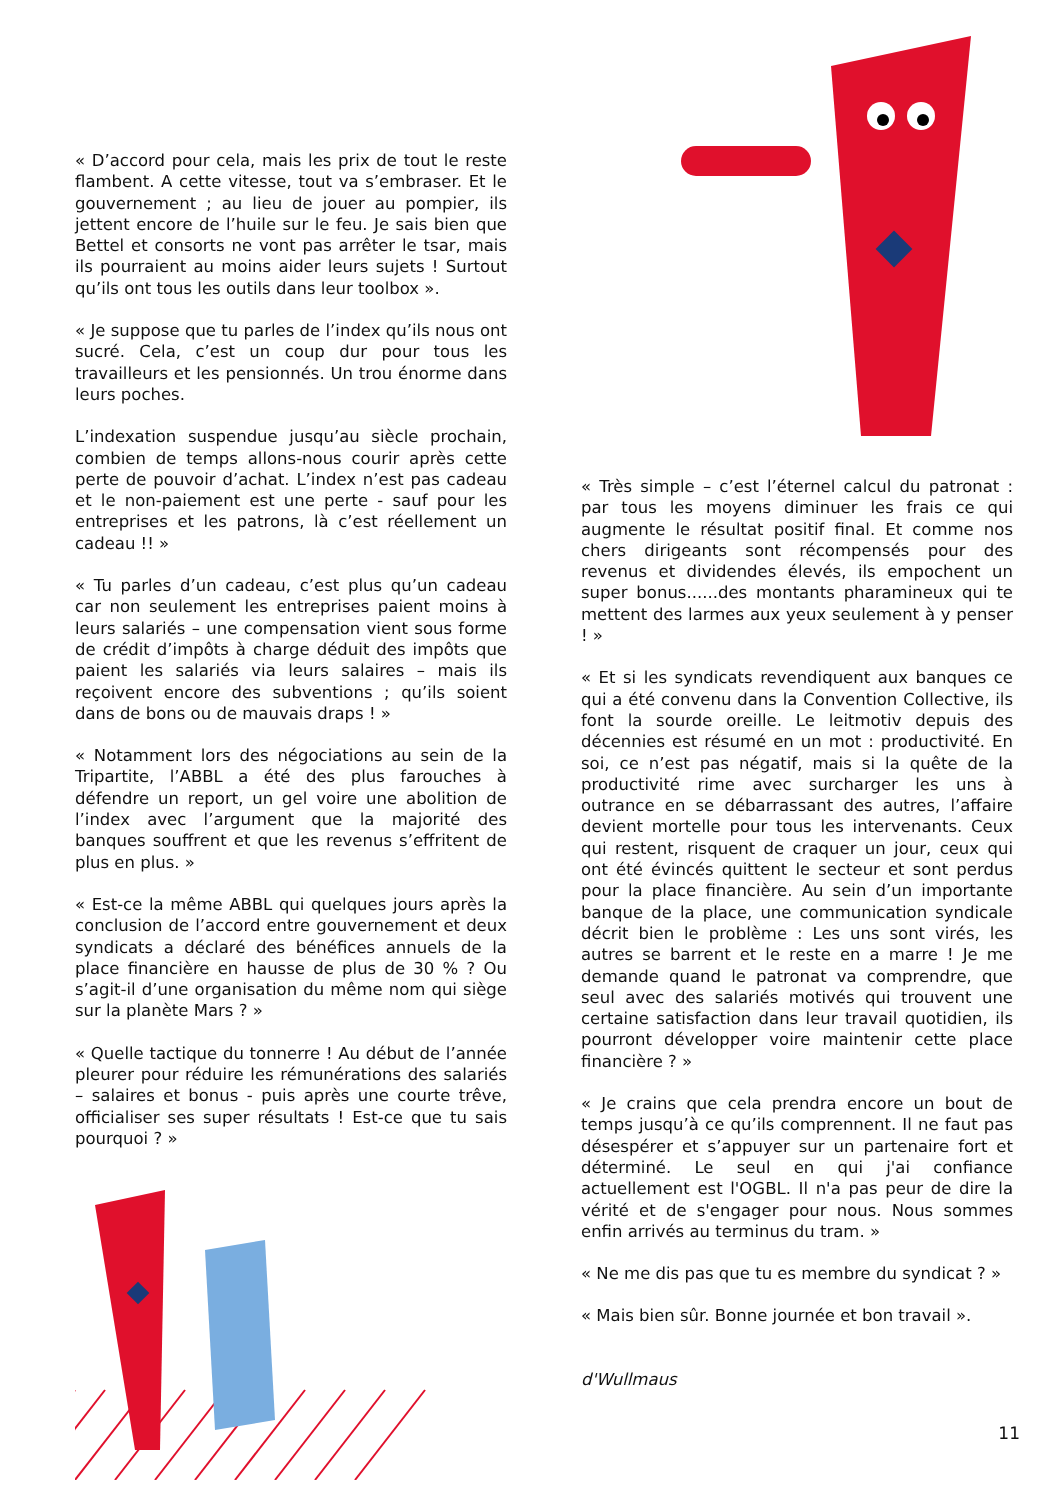« D’accord pour cela, mais les prix de tout le reste flambent. A cette vitesse, tout va s’embraser. Et le gouvernement ; au lieu de jouer au pompier, ils jettent encore de l’huile sur le feu. Je sais bien que Bettel et consorts ne vont pas arrêter le tsar, mais ils pourraient au moins aider leurs sujets ! Surtout qu’ils ont tous les outils dans leur toolbox ».
« Je suppose que tu parles de l’index qu’ils nous ont sucré. Cela, c’est un coup dur pour tous les travailleurs et les pensionnés. Un trou énorme dans leurs poches.
L’indexation suspendue jusqu’au siècle prochain, combien de temps allons-nous courir après cette perte de pouvoir d’achat. L’index n’est pas cadeau et le non-paiement est une perte - sauf pour les entreprises et les patrons, là c’est réellement un cadeau !! »
« Tu parles d’un cadeau, c’est plus qu’un cadeau car non seulement les entreprises paient moins à leurs salariés – une compensation vient sous forme de crédit d’impôts à charge déduit des impôts que paient les salariés via leurs salaires – mais ils reçoivent encore des subventions ; qu’ils soient dans de bons ou de mauvais draps ! »
« Notamment lors des négociations au sein de la Tripartite, l’ABBL a été des plus farouches à défendre un report, un gel voire une abolition de l’index avec l’argument que la majorité des banques souffrent et que les revenus s’effritent de plus en plus. »
« Est-ce la même ABBL qui quelques jours après la conclusion de l’accord entre gouvernement et deux syndicats a déclaré des bénéfices annuels de la place financière en hausse de plus de 30 % ? Ou s’agit-il d’une organisation du même nom qui siège sur la planète Mars ? »
« Quelle tactique du tonnerre ! Au début de l’année pleurer pour réduire les rémunérations des salariés – salaires et bonus - puis après une courte trêve, officialiser ses super résultats ! Est-ce que tu sais pourquoi ? »
« Très simple – c’est l’éternel calcul du patronat : par tous les moyens diminuer les frais ce qui augmente le résultat positif final. Et comme nos chers dirigeants sont récompensés pour des revenus et dividendes élevés, ils empochent un super bonus......des montants pharamineux qui te mettent des larmes aux yeux seulement à y penser ! »
« Et si les syndicats revendiquent aux banques ce qui a été convenu dans la Convention Collective, ils font la sourde oreille. Le leitmotiv depuis des décennies est résumé en un mot : productivité. En soi, ce n’est pas négatif, mais si la quête de la productivité rime avec surcharger les uns à outrance en se débarrassant des autres, l’affaire devient mortelle pour tous les intervenants. Ceux qui restent, risquent de craquer un jour, ceux qui ont été évincés quittent le secteur et sont perdus pour la place financière. Au sein d’un importante banque de la place, une communication syndicale décrit bien le problème : Les uns sont virés, les autres se barrent et le reste en a marre ! Je me demande quand le patronat va comprendre, que seul avec des salariés motivés qui trouvent une certaine satisfaction dans leur travail quotidien, ils pourront développer voire maintenir cette place financière ? »
« Je crains que cela prendra encore un bout de temps jusqu’à ce qu’ils comprennent. Il ne faut pas désespérer et s’appuyer sur un partenaire fort et déterminé. Le seul en qui j'ai confiance actuellement est l'OGBL. Il n'a pas peur de dire la vérité et de s'engager pour nous. Nous sommes enfin arrivés au terminus du tram. »
« Ne me dis pas que tu es membre du syndicat ? »
« Mais bien sûr. Bonne journée et bon travail ».
d'Wullmaus
11